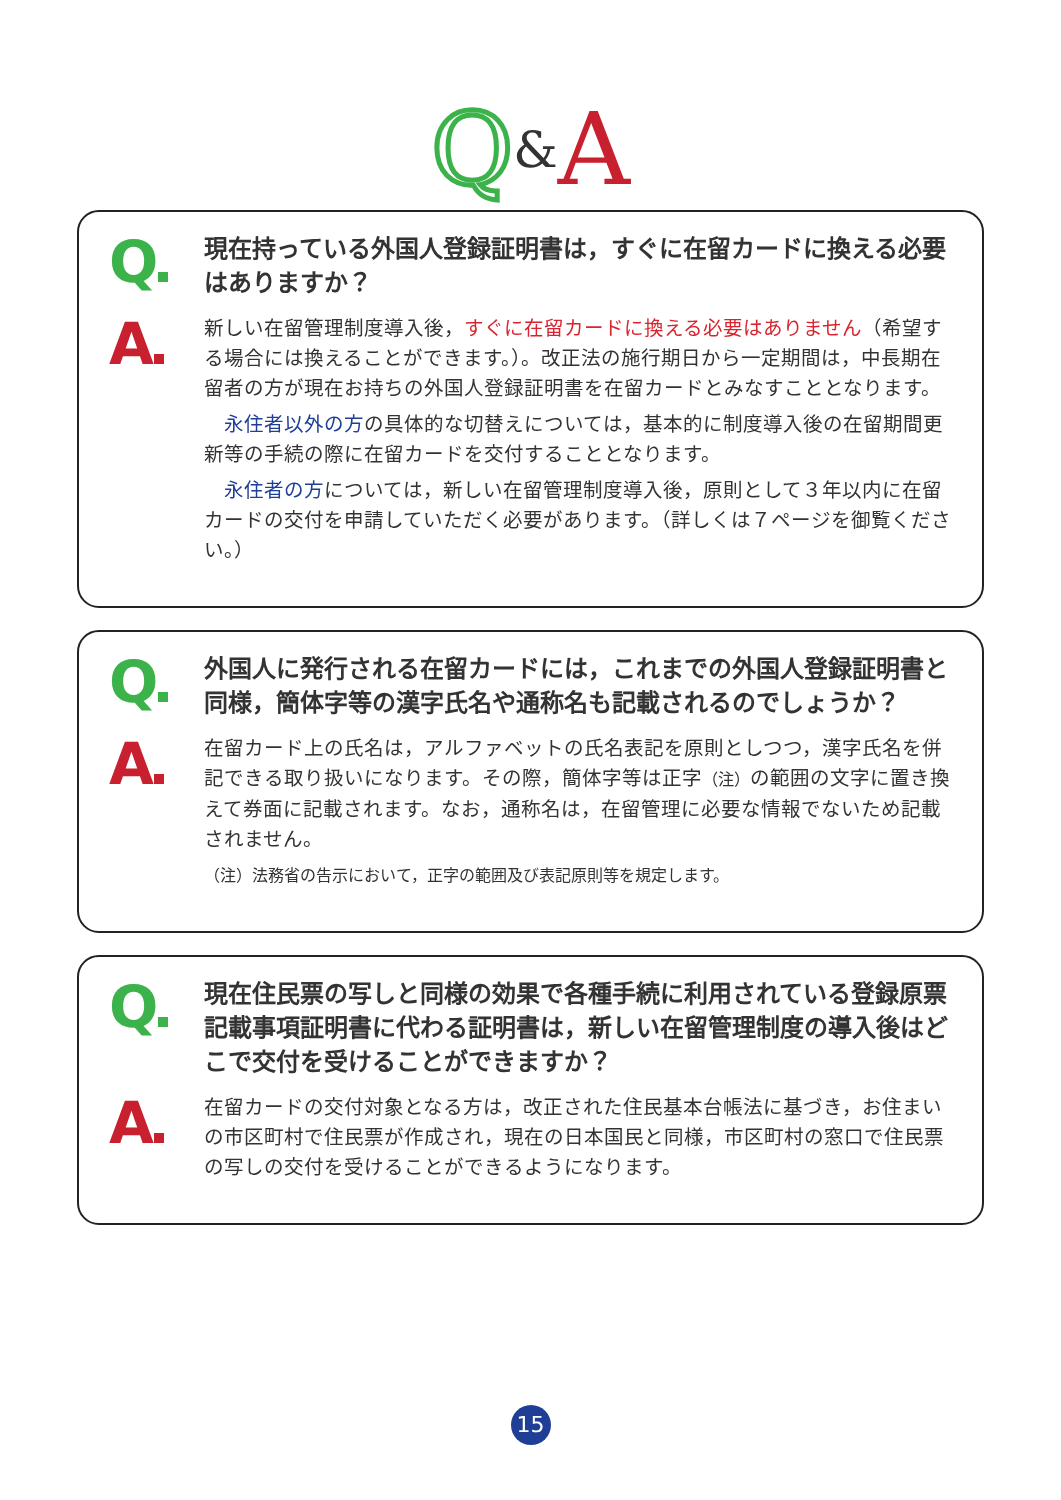Q&A
Q
現在持っている外国人登録証明書は，すぐに在留カードに換える必要はありますか？
A
新しい在留管理制度導入後，すぐに在留カードに換える必要はありません（希望する場合には換えることができます。）。改正法の施行期日から一定期間は，中長期在留者の方が現在お持ちの外国人登録証明書を在留カードとみなすこととなります。
　永住者以外の方の具体的な切替えについては，基本的に制度導入後の在留期間更新等の手続の際に在留カードを交付することとなります。
　永住者の方については，新しい在留管理制度導入後，原則として３年以内に在留カードの交付を申請していただく必要があります。（詳しくは７ページを御覧ください。）
Q
外国人に発行される在留カードには，これまでの外国人登録証明書と同様，簡体字等の漢字氏名や通称名も記載されるのでしょうか？
A
在留カード上の氏名は，アルファベットの氏名表記を原則としつつ，漢字氏名を併記できる取り扱いになります。その際，簡体字等は正字（注）の範囲の文字に置き換えて券面に記載されます。なお，通称名は，在留管理に必要な情報でないため記載されません。
（注）法務省の告示において，正字の範囲及び表記原則等を規定します。
Q
現在住民票の写しと同様の効果で各種手続に利用されている登録原票記載事項証明書に代わる証明書は，新しい在留管理制度の導入後はどこで交付を受けることができますか？
A
在留カードの交付対象となる方は，改正された住民基本台帳法に基づき，お住まいの市区町村で住民票が作成され，現在の日本国民と同様，市区町村の窓口で住民票の写しの交付を受けることができるようになります。
15